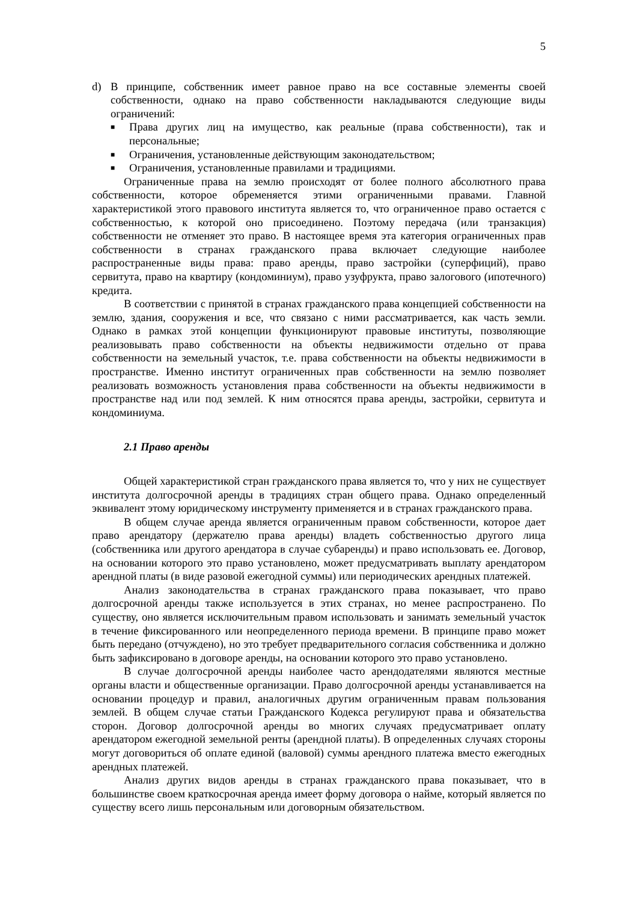5
d) В принципе, собственник имеет равное право на все составные элементы своей собственности, однако на право собственности накладываются следующие виды ограничений:
■ Права других лиц на имущество, как реальные (права собственности), так и персональные;
■ Ограничения, установленные действующим законодательством;
■ Ограничения, установленные правилами и традициями.
Ограниченные права на землю происходят от более полного абсолютного права собственности, которое обременяется этими ограниченными правами. Главной характеристикой этого правового института является то, что ограниченное право остается с собственностью, к которой оно присоединено. Поэтому передача (или транзакция) собственности не отменяет это право. В настоящее время эта категория ограниченных прав собственности в странах гражданского права включает следующие наиболее распространенные виды права: право аренды, право застройки (суперфиций), право сервитута, право на квартиру (кондоминиум), право узуфрукта, право залогового (ипотечного) кредита.
В соответствии с принятой в странах гражданского права концепцией собственности на землю, здания, сооружения и все, что связано с ними рассматривается, как часть земли. Однако в рамках этой концепции функционируют правовые институты, позволяющие реализовывать право собственности на объекты недвижимости отдельно от права собственности на земельный участок, т.е. права собственности на объекты недвижимости в пространстве. Именно институт ограниченных прав собственности на землю позволяет реализовать возможность установления права собственности на объекты недвижимости в пространстве над или под землей. К ним относятся права аренды, застройки, сервитута и кондоминиума.
2.1 Право аренды
Общей характеристикой стран гражданского права является то, что у них не существует института долгосрочной аренды в традициях стран общего права. Однако определенный эквивалент этому юридическому инструменту применяется и в странах гражданского права.
В общем случае аренда является ограниченным правом собственности, которое дает право арендатору (держателю права аренды) владеть собственностью другого лица (собственника или другого арендатора в случае субаренды) и право использовать ее. Договор, на основании которого это право установлено, может предусматривать выплату арендатором арендной платы (в виде разовой ежегодной суммы) или периодических арендных платежей.
Анализ законодательства в странах гражданского права показывает, что право долгосрочной аренды также используется в этих странах, но менее распространено. По существу, оно является исключительным правом использовать и занимать земельный участок в течение фиксированного или неопределенного периода времени. В принципе право может быть передано (отчуждено), но это требует предварительного согласия собственника и должно быть зафиксировано в договоре аренды, на основании которого это право установлено.
В случае долгосрочной аренды наиболее часто арендодателями являются местные органы власти и общественные организации. Право долгосрочной аренды устанавливается на основании процедур и правил, аналогичных другим ограниченным правам пользования землей. В общем случае статьи Гражданского Кодекса регулируют права и обязательства сторон. Договор долгосрочной аренды во многих случаях предусматривает оплату арендатором ежегодной земельной ренты (арендной платы). В определенных случаях стороны могут договориться об оплате единой (валовой) суммы арендного платежа вместо ежегодных арендных платежей.
Анализ других видов аренды в странах гражданского права показывает, что в большинстве своем краткосрочная аренда имеет форму договора о найме, который является по существу всего лишь персональным или договорным обязательством.